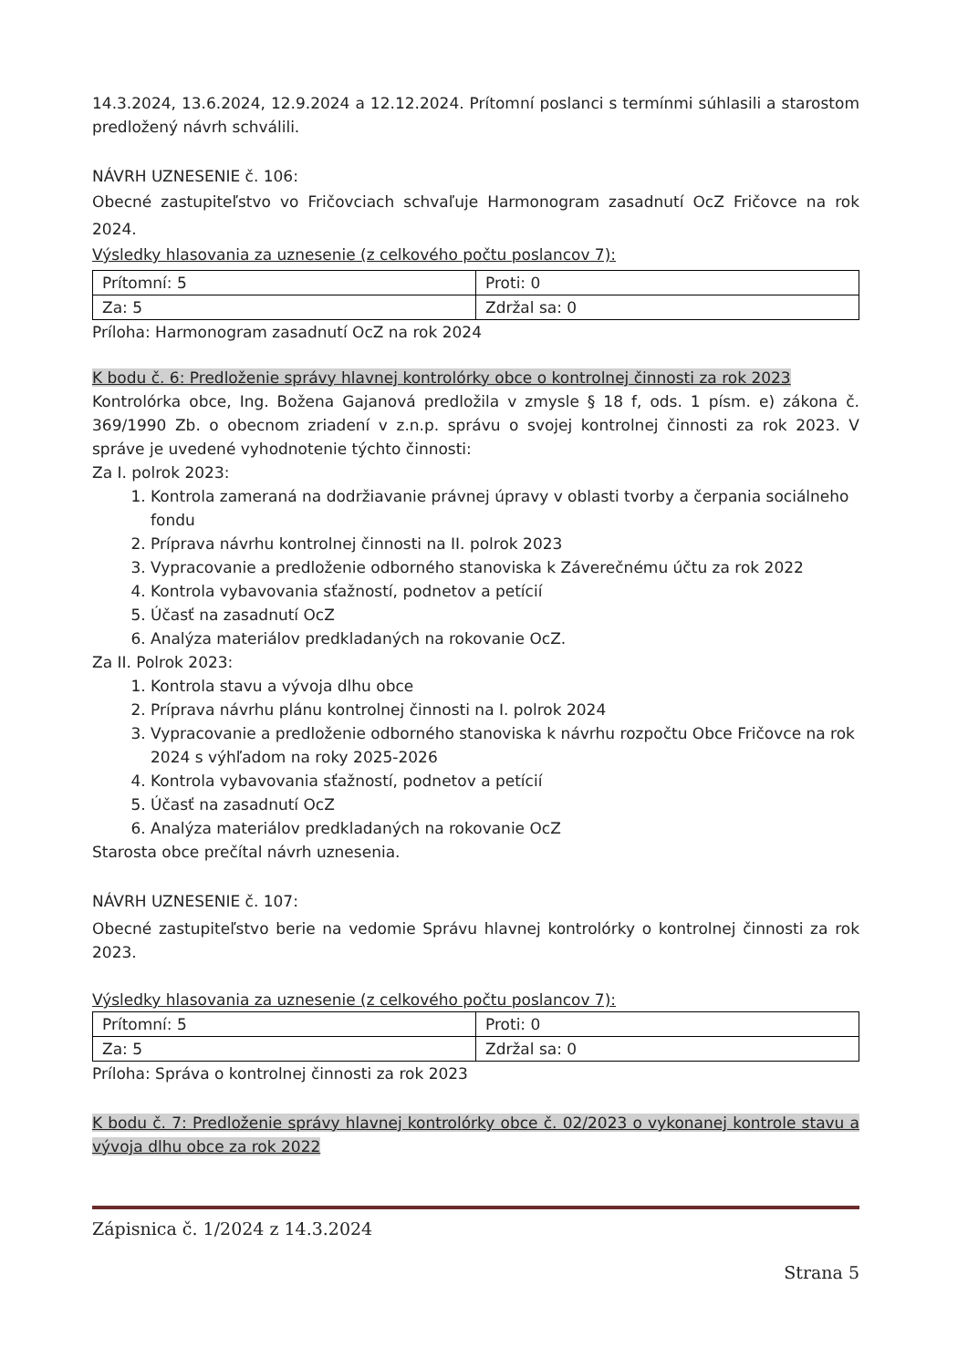14.3.2024, 13.6.2024, 12.9.2024 a 12.12.2024. Prítomní poslanci s termínmi súhlasili a starostom predložený návrh schválili.
NÁVRH UZNESENIE č. 106:
Obecné zastupiteľstvo vo Fričovciach schvaľuje Harmonogram zasadnutí OcZ Fričovce na rok 2024.
Výsledky hlasovania za uznesenie (z celkového počtu poslancov 7):
| Prítomní: 5 | Proti: 0 |
| Za: 5 | Zdržal sa: 0 |
Príloha: Harmonogram zasadnutí OcZ na rok 2024
K bodu č. 6: Predloženie správy hlavnej kontrolórky obce o kontrolnej činnosti za rok 2023
Kontrolórka obce, Ing. Božena Gajanová predložila v zmysle § 18 f, ods. 1 písm. e) zákona č. 369/1990 Zb. o obecnom zriadení v z.n.p. správu o svojej kontrolnej činnosti za rok 2023. V správe je uvedené vyhodnotenie týchto činnosti:
Za I. polrok 2023:
1. Kontrola zameraná na dodržiavanie právnej úpravy v oblasti tvorby a čerpania sociálneho fondu
2. Príprava návrhu kontrolnej činnosti na II. polrok 2023
3. Vypracovanie a predloženie odborného stanoviska k Záverečnému účtu za rok 2022
4. Kontrola vybavovania sťažností, podnetov a petícií
5. Účasť na zasadnutí OcZ
6. Analýza materiálov predkladaných na rokovanie OcZ.
Za II. Polrok 2023:
1. Kontrola stavu a vývoja dlhu obce
2. Príprava návrhu plánu kontrolnej činnosti na I. polrok 2024
3. Vypracovanie a predloženie odborného stanoviska k návrhu rozpočtu Obce Fričovce na rok 2024 s výhľadom na roky 2025-2026
4. Kontrola vybavovania sťažností, podnetov a petícií
5. Účasť na zasadnutí OcZ
6. Analýza materiálov predkladaných na rokovanie OcZ
Starosta obce prečítal návrh uznesenia.
NÁVRH UZNESENIE č. 107:
Obecné zastupiteľstvo berie na vedomie Správu hlavnej kontrolórky o kontrolnej činnosti za rok 2023.
Výsledky hlasovania za uznesenie (z celkového počtu poslancov 7):
| Prítomní: 5 | Proti: 0 |
| Za: 5 | Zdržal sa: 0 |
Príloha: Správa o kontrolnej činnosti za rok 2023
K bodu č. 7: Predloženie správy hlavnej kontrolórky obce č. 02/2023 o vykonanej kontrole stavu a vývoja dlhu obce za rok 2022
Zápisnica č. 1/2024 z 14.3.2024
Strana 5